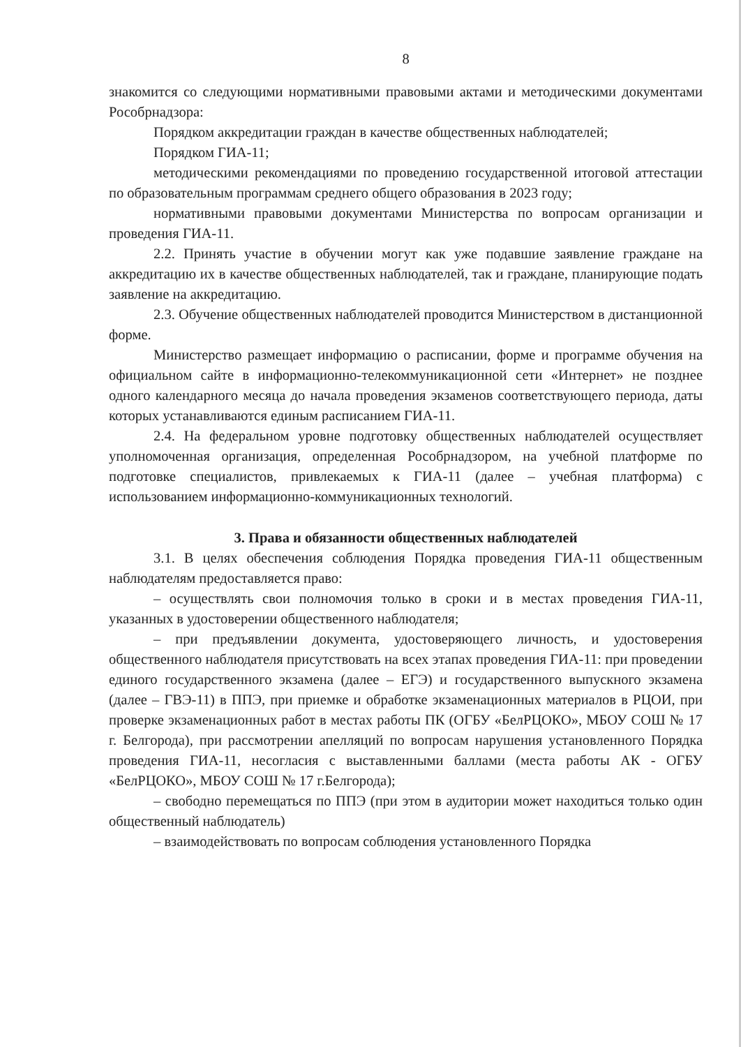8
знакомится со следующими нормативными правовыми актами и методическими документами Рособрнадзора:
Порядком аккредитации граждан в качестве общественных наблюдателей;
Порядком ГИА-11;
методическими рекомендациями по проведению государственной итоговой аттестации по образовательным программам среднего общего образования в 2023 году;
нормативными правовыми документами Министерства по вопросам организации и проведения ГИА-11.
2.2. Принять участие в обучении могут как уже подавшие заявление граждане на аккредитацию их в качестве общественных наблюдателей, так и граждане, планирующие подать заявление на аккредитацию.
2.3. Обучение общественных наблюдателей проводится Министерством в дистанционной форме.
Министерство размещает информацию о расписании, форме и программе обучения на официальном сайте в информационно-телекоммуникационной сети «Интернет» не позднее одного календарного месяца до начала проведения экзаменов соответствующего периода, даты которых устанавливаются единым расписанием ГИА-11.
2.4. На федеральном уровне подготовку общественных наблюдателей осуществляет уполномоченная организация, определенная Рособрнадзором, на учебной платформе по подготовке специалистов, привлекаемых к ГИА-11 (далее – учебная платформа) с использованием информационно-коммуникационных технологий.
3. Права и обязанности общественных наблюдателей
3.1. В целях обеспечения соблюдения Порядка проведения ГИА-11 общественным наблюдателям предоставляется право:
– осуществлять свои полномочия только в сроки и в местах проведения ГИА-11, указанных в удостоверении общественного наблюдателя;
– при предъявлении документа, удостоверяющего личность, и удостоверения общественного наблюдателя присутствовать на всех этапах проведения ГИА-11: при проведении единого государственного экзамена (далее – ЕГЭ) и государственного выпускного экзамена (далее – ГВЭ-11) в ППЭ, при приемке и обработке экзаменационных материалов в РЦОИ, при проверке экзаменационных работ в местах работы ПК (ОГБУ «БелРЦОКО», МБОУ СОШ № 17 г. Белгорода), при рассмотрении апелляций по вопросам нарушения установленного Порядка проведения ГИА-11, несогласия с выставленными баллами (места работы АК - ОГБУ «БелРЦОКО», МБОУ СОШ № 17 г.Белгорода);
– свободно перемещаться по ППЭ (при этом в аудитории может находиться только один общественный наблюдатель)
– взаимодействовать по вопросам соблюдения установленного Порядка